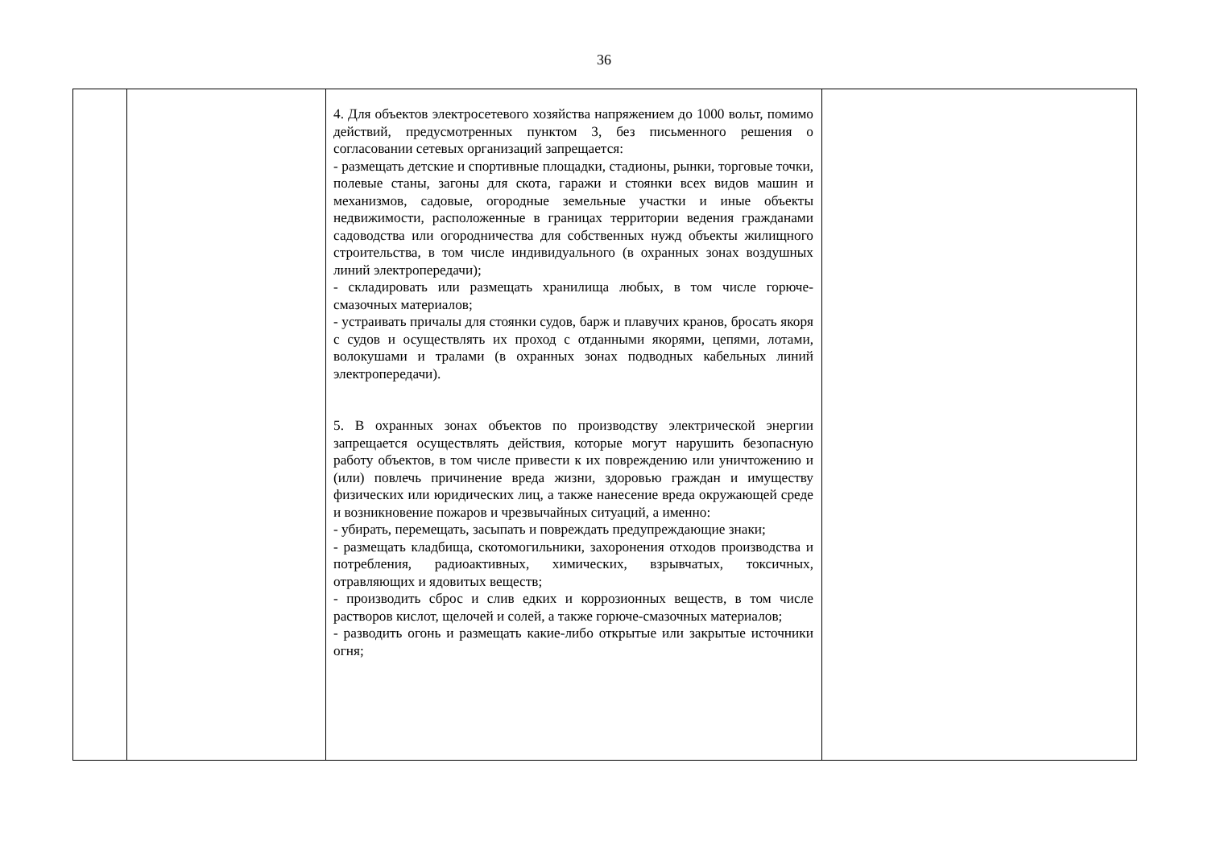36
| | | 4. Для объектов электросетевого хозяйства напряжением до 1000 вольт, помимо действий, предусмотренных пунктом 3, без письменного решения о согласовании сетевых организаций запрещается: - размещать детские и спортивные площадки, стадионы, рынки, торговые точки, полевые станы, загоны для скота, гаражи и стоянки всех видов машин и механизмов, садовые, огородные земельные участки и иные объекты недвижимости, расположенные в границах территории ведения гражданами садоводства или огородничества для собственных нужд объекты жилищного строительства, в том числе индивидуального (в охранных зонах воздушных линий электропередачи); - складировать или размещать хранилища любых, в том числе горюче-смазочных материалов; - устраивать причалы для стоянки судов, барж и плавучих кранов, бросать якоря с судов и осуществлять их проход с отданными якорями, цепями, лотами, волокушами и тралами (в охранных зонах подводных кабельных линий электропередачи). 5. В охранных зонах объектов по производству электрической энергии запрещается осуществлять действия, которые могут нарушить безопасную работу объектов, в том числе привести к их повреждению или уничтожению и (или) повлечь причинение вреда жизни, здоровью граждан и имуществу физических или юридических лиц, а также нанесение вреда окружающей среде и возникновение пожаров и чрезвычайных ситуаций, а именно: - убирать, перемещать, засыпать и повреждать предупреждающие знаки; - размещать кладбища, скотомогильники, захоронения отходов производства и потребления, радиоактивных, химических, взрывчатых, токсичных, отравляющих и ядовитых веществ; - производить сброс и слив едких и коррозионных веществ, в том числе растворов кислот, щелочей и солей, а также горюче-смазочных материалов; - разводить огонь и размещать какие-либо открытые или закрытые источники огня; | |